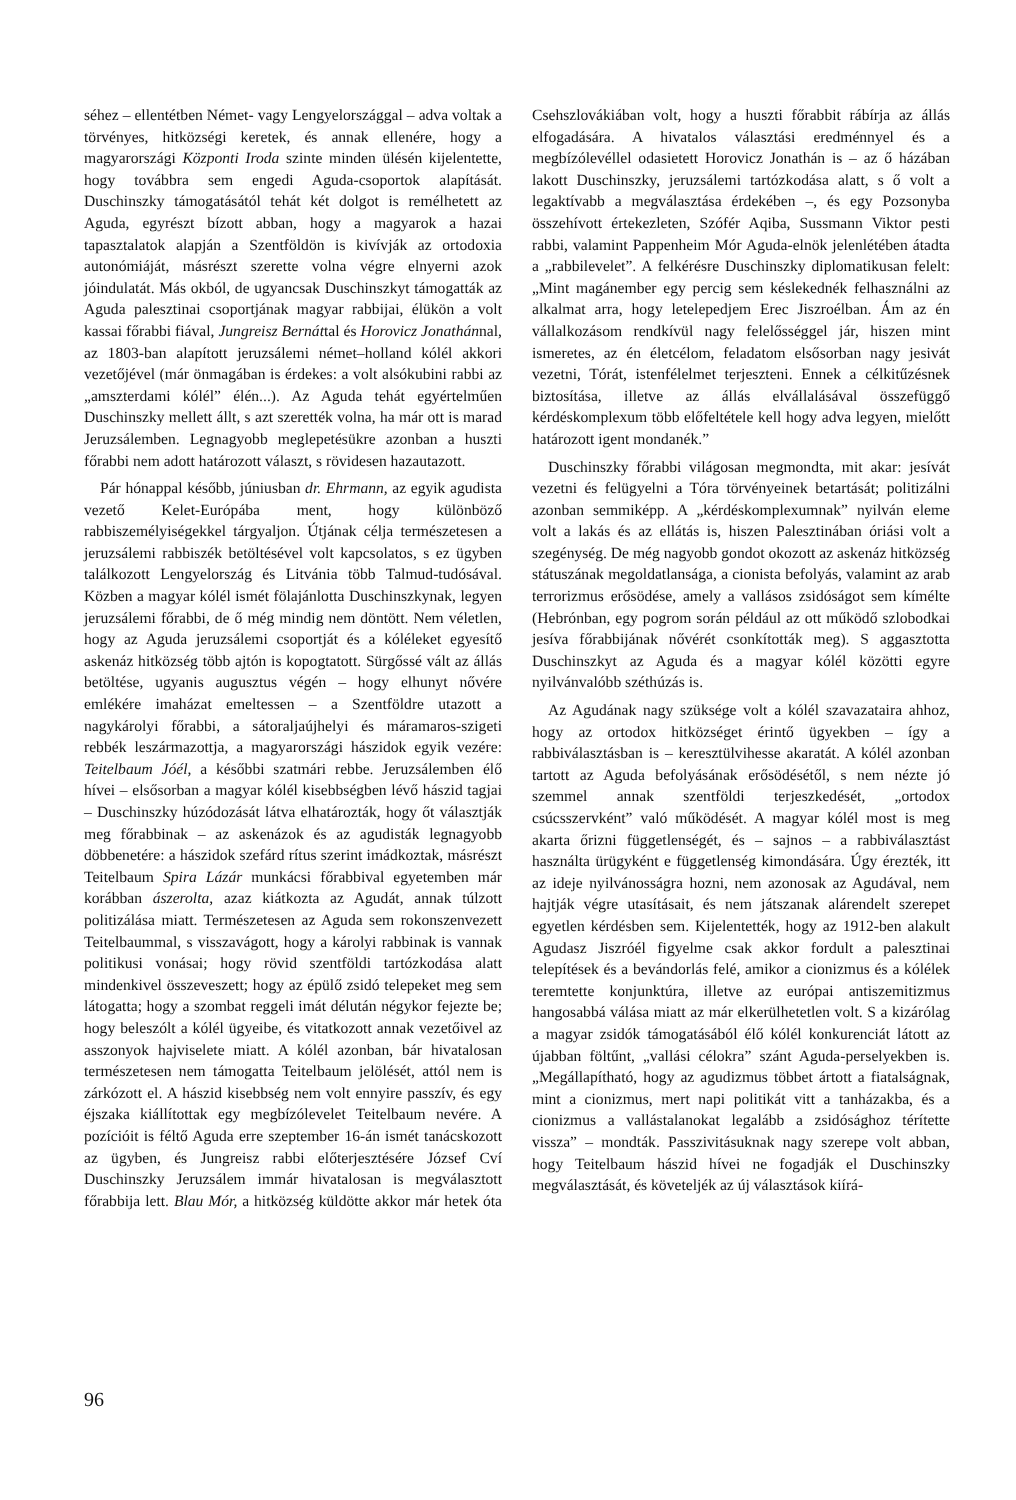séhez – ellentétben Német- vagy Lengyelországgal – adva voltak a törvényes, hitközségi keretek, és annak ellenére, hogy a magyarországi Központi Iroda szinte minden ülésén kijelentette, hogy továbbra sem engedi Aguda-csoportok alapítását. Duschinszky támogatásától tehát két dolgot is remélhetett az Aguda, egyrészt bízott abban, hogy a magyarok a hazai tapasztalatok alapján a Szentföldön is kivívják az ortodoxia autonómiáját, másrészt szerette volna végre elnyerni azok jóindulatát. Más okból, de ugyancsak Duschinszkyt támogatták az Aguda palesztinai csoportjának magyar rabbijai, élükön a volt kassai főrabbi fiával, Jungreisz Bernáttal és Horovicz Jonathánnal, az 1803-ban alapított jeruzsálemi német–holland kólél akkori vezetőjével (már önmagában is érdekes: a volt alsókubini rabbi az „amszterdami kólél” élén...). Az Aguda tehát egyértelműen Duschinszky mellett állt, s azt szerették volna, ha már ott is marad Jeruzsálemben. Legnagyobb meglepetésükre azonban a huszti főrabbi nem adott határozott választ, s rövidesen hazautazott.
Pár hónappal később, júniusban dr. Ehrmann, az egyik agudista vezető Kelet-Európába ment, hogy különböző rabbiszemélyiségekkel tárgyaljon. Útjának célja természetesen a jeruzsálemi rabbiszék betöltésével volt kapcsolatos, s ez ügyben találkozott Lengyelország és Litvánia több Talmud-tudósával. Közben a magyar kólél ismét fölajánlotta Duschinszkynak, legyen jeruzsálemi főrabbi, de ő még mindig nem döntött. Nem véletlen, hogy az Aguda jeruzsálemi csoportját és a kóléleket egyesítő askenáz hitközség több ajtón is kopogtatott. Sürgőssé vált az állás betöltése, ugyanis augusztus végén – hogy elhunyt nővére emlékére imaházat emeltessen – a Szentföldre utazott a nagykárolyi főrabbi, a sátoraljaújhelyi és máramaros-szigeti rebbék leszármazottja, a magyarországi hászidok egyik vezére: Teitelbaum Jóél, a későbbi szatmári rebbe. Jeruzsálemben élő hívei – elsősorban a magyar kólél kisebbségben lévő hászid tagjai – Duschinszky húzódozását látva elhatározták, hogy őt választják meg főrabbinak – az askenázok és az agudisták legnagyobb döbbenetére: a hászidok szefárd rítus szerint imádkoztak, másrészt Teitelbaum Spira Lázár munkácsi főrabbival egyetemben már korábban ászerolta, azaz kiátkozta az Agudát, annak túlzott politizálása miatt. Természetesen az Aguda sem rokonszenvezett Teitelbaummal, s visszavágott, hogy a károlyi rabbinak is vannak politikusi vonásai; hogy rövid szentföldi tartózkodása alatt mindenkivel összeveszett; hogy az épülő zsidó telepeket meg sem látogatta; hogy a szombat reggeli imát délután négykor fejezte be; hogy beleszólt a kólél ügyeibe, és vitatkozott annak vezetőivel az asszonyok hajviselete miatt. A kólél azonban, bár hivatalosan természetesen nem támogatta Teitelbaum jelölését, attól nem is zárkózott el. A hászid kisebbség nem volt ennyire passzív, és egy éjszaka kiállítottak egy megbízólevelet Teitelbaum nevére. A pozícióit is féltő Aguda erre szeptember 16-án ismét tanácskozott az ügyben, és Jungreisz rabbi előterjesztésére József Cví Duschinszky Jeruzsálem immár hivatalosan is megválasztott főrabbija lett. Blau Mór, a hitközség küldötte akkor már hetek óta Csehszlovákiában volt, hogy a huszti főrabbit rábírja az állás elfogadására. A hivatalos választási eredménnyel és a megbízólevéllel odasietett Horovicz Jonathán is – az ő házában lakott Duschinszky, jeruzsálemi tartózkodása alatt, s ő volt a legaktívabb a megválasztása érdekében –, és egy Pozsonyba összehívott értekezleten, Szófér Aqiba, Sussmann Viktor pesti rabbi, valamint Pappenheim Mór Aguda-elnök jelenlétében átadta a „rabbilevelet”. A felkérésre Duschinszky diplomatikusan felelt: „Mint magánember egy percig sem késlekednék felhasználni az alkalmat arra, hogy letelepedjem Erec Jiszroélban. Ám az én vállalkozásom rendkívül nagy felelősséggel jár, hiszen mint ismeretes, az én életcélom, feladatom elsősorban nagy jesivát vezetni, Tórát, istenfélelmet terjeszteni. Ennek a célkitűzésnek biztosítása, illetve az állás elvállalásával összefüggő kérdéskomplexum több előfeltétele kell hogy adva legyen, mielőtt határozott igent mondanék.”
Duschinszky főrabbi világosan megmondta, mit akar: jesívát vezetni és felügyelni a Tóra törvényeinek betartását; politizálni azonban semmiképp. A „kérdéskomplexumnak” nyilván eleme volt a lakás és az ellátás is, hiszen Palesztinában óriási volt a szegénység. De még nagyobb gondot okozott az askenáz hitközség státuszának megoldatlansága, a cionista befolyás, valamint az arab terrorizmus erősödése, amely a vallásos zsidóságot sem kímélte (Hebrónban, egy pogrom során például az ott működő szlobodkai jesíva főrabbijának nővérét csonkították meg). S aggasztotta Duschinszkyt az Aguda és a magyar kólél közötti egyre nyilvánvalóbb széthúzás is.
Az Agudának nagy szüksége volt a kólél szavazataira ahhoz, hogy az ortodox hitközséget érintő ügyekben – így a rabbiválasztásban is – keresztülvihesse akaratát. A kólél azonban tartott az Aguda befolyásának erősödésétől, s nem nézte jó szemmel annak szentföldi terjeszkedését, „ortodox csúcsszervként” való működését. A magyar kólél most is meg akarta őrizni függetlenségét, és – sajnos – a rabbiválasztást használta ürügyként e függetlenség kimondására. Úgy érezték, itt az ideje nyilvánosságra hozni, nem azonosak az Agudával, nem hajtják végre utasításait, és nem játszanak alárendelt szerepet egyetlen kérdésben sem. Kijelentették, hogy az 1912-ben alakult Agudasz Jiszróél figyelme csak akkor fordult a palesztinai telepítések és a bevándorlás felé, amikor a cionizmus és a kólélek teremtette konjunktúra, illetve az európai antiszemitizmus hangosabbá válása miatt az már elkerülhetetlen volt. S a kizárólag a magyar zsidók támogatásából élő kólél konkurenciát látott az újabban föltűnt, „vallási célokra” szánt Aguda-perselyekben is. „Megállapítható, hogy az agudizmus többet ártott a fiatalságnak, mint a cionizmus, mert napi politikát vitt a tanházakba, és a cionizmus a vallástalanokat legalább a zsidósághoz térítette vissza” – mondták. Passzivitásuknak nagy szerepe volt abban, hogy Teitelbaum hászid hívei ne fogadják el Duschinszky megválasztását, és követeljék az új választások kiírá-
96